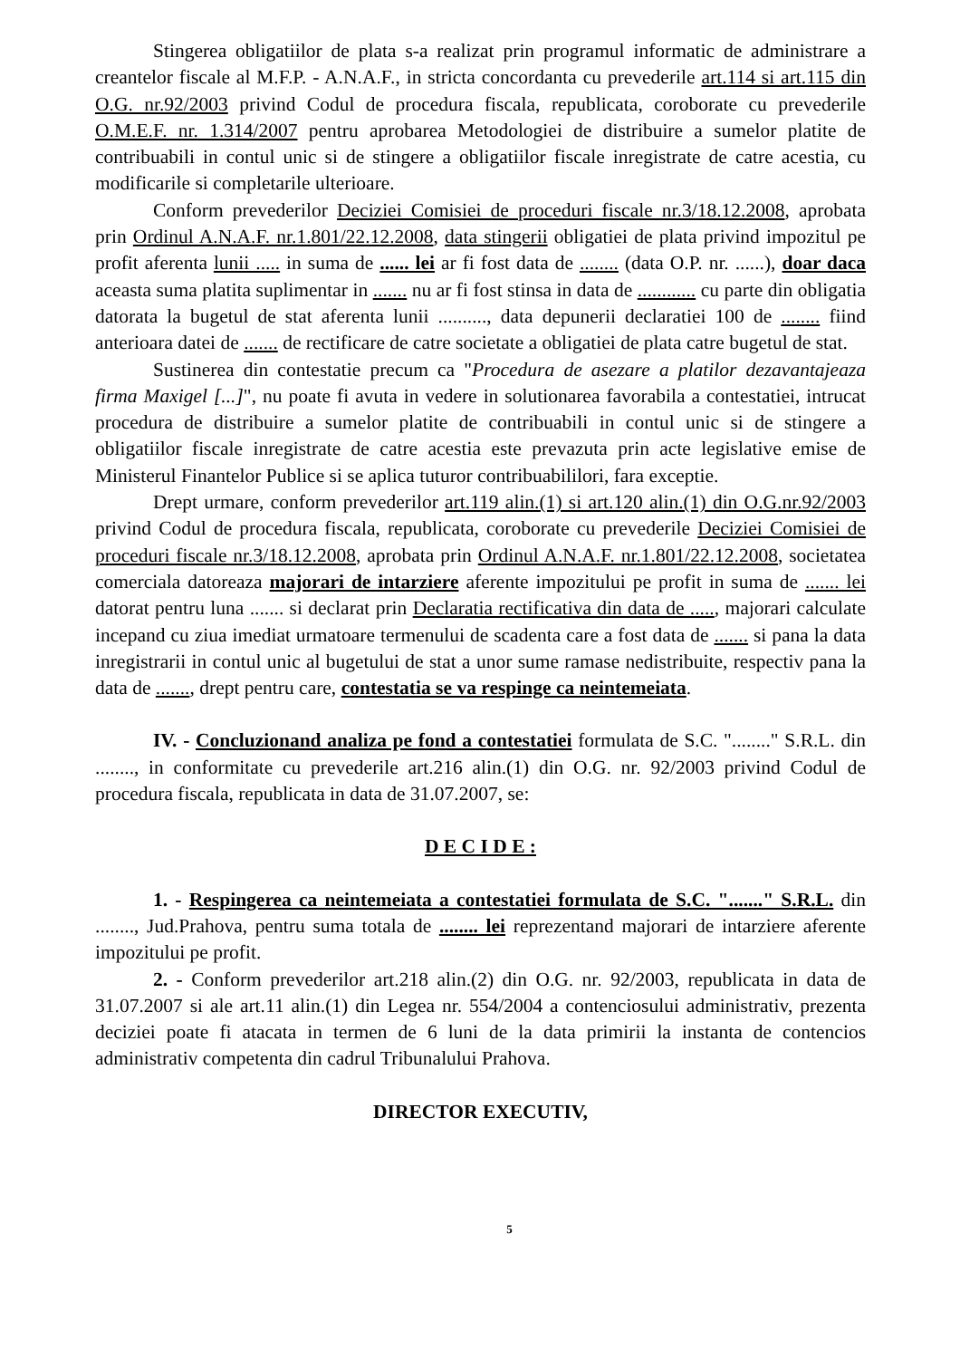Stingerea obligatiilor de plata s-a realizat prin programul informatic de administrare a creantelor fiscale al M.F.P. - A.N.A.F., in stricta concordanta cu prevederile art.114 si art.115 din O.G. nr.92/2003 privind Codul de procedura fiscala, republicata, coroborate cu prevederile O.M.E.F. nr. 1.314/2007 pentru aprobarea Metodologiei de distribuire a sumelor platite de contribuabili in contul unic si de stingere a obligatiilor fiscale inregistrate de catre acestia, cu modificarile si completarile ulterioare.
Conform prevederilor Deciziei Comisiei de proceduri fiscale nr.3/18.12.2008, aprobata prin Ordinul A.N.A.F. nr.1.801/22.12.2008, data stingerii obligatiei de plata privind impozitul pe profit aferenta lunii ..... in suma de ...... lei ar fi fost data de ........ (data O.P. nr. ......), doar daca aceasta suma platita suplimentar in ....... nu ar fi fost stinsa in data de ............ cu parte din obligatia datorata la bugetul de stat aferenta lunii .........., data depunerii declaratiei 100 de ........ fiind anterioara datei de ....... de rectificare de catre societate a obligatiei de plata catre bugetul de stat.
Sustinerea din contestatie precum ca "Procedura de asezare a platilor dezavantajeaza firma Maxigel [...]", nu poate fi avuta in vedere in solutionarea favorabila a contestatiei, intrucat procedura de distribuire a sumelor platite de contribuabili in contul unic si de stingere a obligatiilor fiscale inregistrate de catre acestia este prevazuta prin acte legislative emise de Ministerul Finantelor Publice si se aplica tuturor contribuabililori, fara exceptie.
Drept urmare, conform prevederilor art.119 alin.(1) si art.120 alin.(1) din O.G.nr.92/2003 privind Codul de procedura fiscala, republicata, coroborate cu prevederile Deciziei Comisiei de proceduri fiscale nr.3/18.12.2008, aprobata prin Ordinul A.N.A.F. nr.1.801/22.12.2008, societatea comerciala datoreaza majorari de intarziere aferente impozitului pe profit in suma de ....... lei datorat pentru luna ....... si declarat prin Declaratia rectificativa din data de ....., majorari calculate incepand cu ziua imediat urmatoare termenului de scadenta care a fost data de ....... si pana la data inregistrarii in contul unic al bugetului de stat a unor sume ramase nedistribuite, respectiv pana la data de ......., drept pentru care, contestatia se va respinge ca neintemeiata.
IV. - Concluzionand analiza pe fond a contestatiei formulata de S.C. "........" S.R.L. din ........, in conformitate cu prevederile art.216 alin.(1) din O.G. nr. 92/2003 privind Codul de procedura fiscala, republicata in data de 31.07.2007, se:
D E C I D E :
1. - Respingerea ca neintemeiata a contestatiei formulata de S.C. "......." S.R.L. din ........, Jud.Prahova, pentru suma totala de ........ lei reprezentand majorari de intarziere aferente impozitului pe profit.
2. - Conform prevederilor art.218 alin.(2) din O.G. nr. 92/2003, republicata in data de 31.07.2007 si ale art.11 alin.(1) din Legea nr. 554/2004 a contenciosului administrativ, prezenta deciziei poate fi atacata in termen de 6 luni de la data primirii la instanta de contencios administrativ competenta din cadrul Tribunalului Prahova.
DIRECTOR EXECUTIV,
5